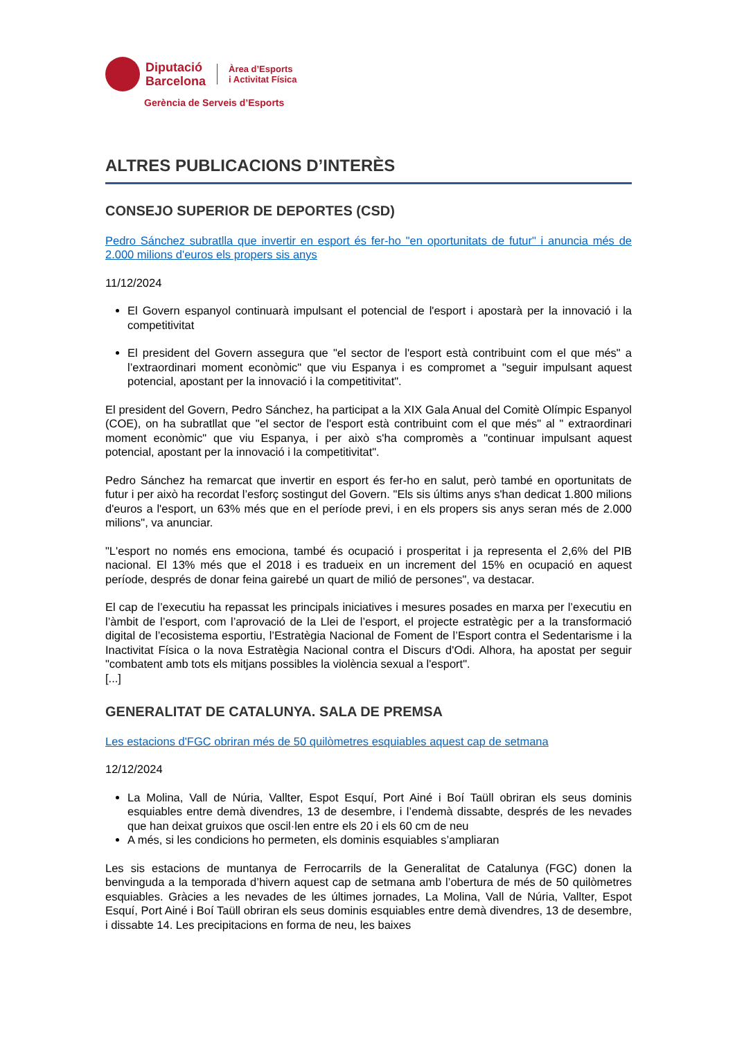Diputació
Barcelona
Àrea d’Esports
i Activitat Física
Gerència de Serveis d’Esports
ALTRES PUBLICACIONS D’INTERÈS
CONSEJO SUPERIOR DE DEPORTES (CSD)
Pedro Sánchez subratlla que invertir en esport és fer-ho "en oportunitats de futur" i anuncia més de 2.000 milions d'euros els propers sis anys
11/12/2024
El Govern espanyol continuarà impulsant el potencial de l'esport i apostarà per la innovació i la competitivitat
El president del Govern assegura que "el sector de l'esport està contribuint com el que més" a l’extraordinari moment econòmic" que viu Espanya i es compromet a "seguir impulsant aquest potencial, apostant per la innovació i la competitivitat".
El president del Govern, Pedro Sánchez, ha participat a la XIX Gala Anual del Comitè Olímpic Espanyol (COE), on ha subratllat que "el sector de l'esport està contribuint com el que més" al " extraordinari moment econòmic" que viu Espanya, i per això s'ha compromès a "continuar impulsant aquest potencial, apostant per la innovació i la competitivitat".
Pedro Sánchez ha remarcat que invertir en esport és fer-ho en salut, però també en oportunitats de futur i per això ha recordat l’esforç sostingut del Govern. "Els sis últims anys s'han dedicat 1.800 milions d'euros a l'esport, un 63% més que en el període previ, i en els propers sis anys seran més de 2.000 milions", va anunciar.
"L'esport no només ens emociona, també és ocupació i prosperitat i ja representa el 2,6% del PIB nacional. El 13% més que el 2018 i es tradueix en un increment del 15% en ocupació en aquest període, després de donar feina gairebé un quart de milió de persones", va destacar.
El cap de l’executiu ha repassat les principals iniciatives i mesures posades en marxa per l’executiu en l’àmbit de l’esport, com l’aprovació de la Llei de l’esport, el projecte estratègic per a la transformació digital de l’ecosistema esportiu, l’Estratègia Nacional de Foment de l’Esport contra el Sedentarisme i la Inactivitat Física o la nova Estratègia Nacional contra el Discurs d'Odi. Alhora, ha apostat per seguir "combatent amb tots els mitjans possibles la violència sexual a l'esport".
[...]
GENERALITAT DE CATALUNYA. SALA DE PREMSA
Les estacions d'FGC obriran més de 50 quilòmetres esquiables aquest cap de setmana
12/12/2024
La Molina, Vall de Núria, Vallter, Espot Esquí, Port Ainé i Boí Taüll obriran els seus dominis esquiables entre demà divendres, 13 de desembre, i l’endemà dissabte, després de les nevades que han deixat gruixos que oscil·len entre els 20 i els 60 cm de neu
A més, si les condicions ho permeten, els dominis esquiables s’ampliaran
Les sis estacions de muntanya de Ferrocarrils de la Generalitat de Catalunya (FGC) donen la benvinguda a la temporada d’hivern aquest cap de setmana amb l’obertura de més de 50 quilòmetres esquiables. Gràcies a les nevades de les últimes jornades, La Molina, Vall de Núria, Vallter, Espot Esquí, Port Ainé i Boí Taüll obriran els seus dominis esquiables entre demà divendres, 13 de desembre, i dissabte 14. Les precipitacions en forma de neu, les baixes